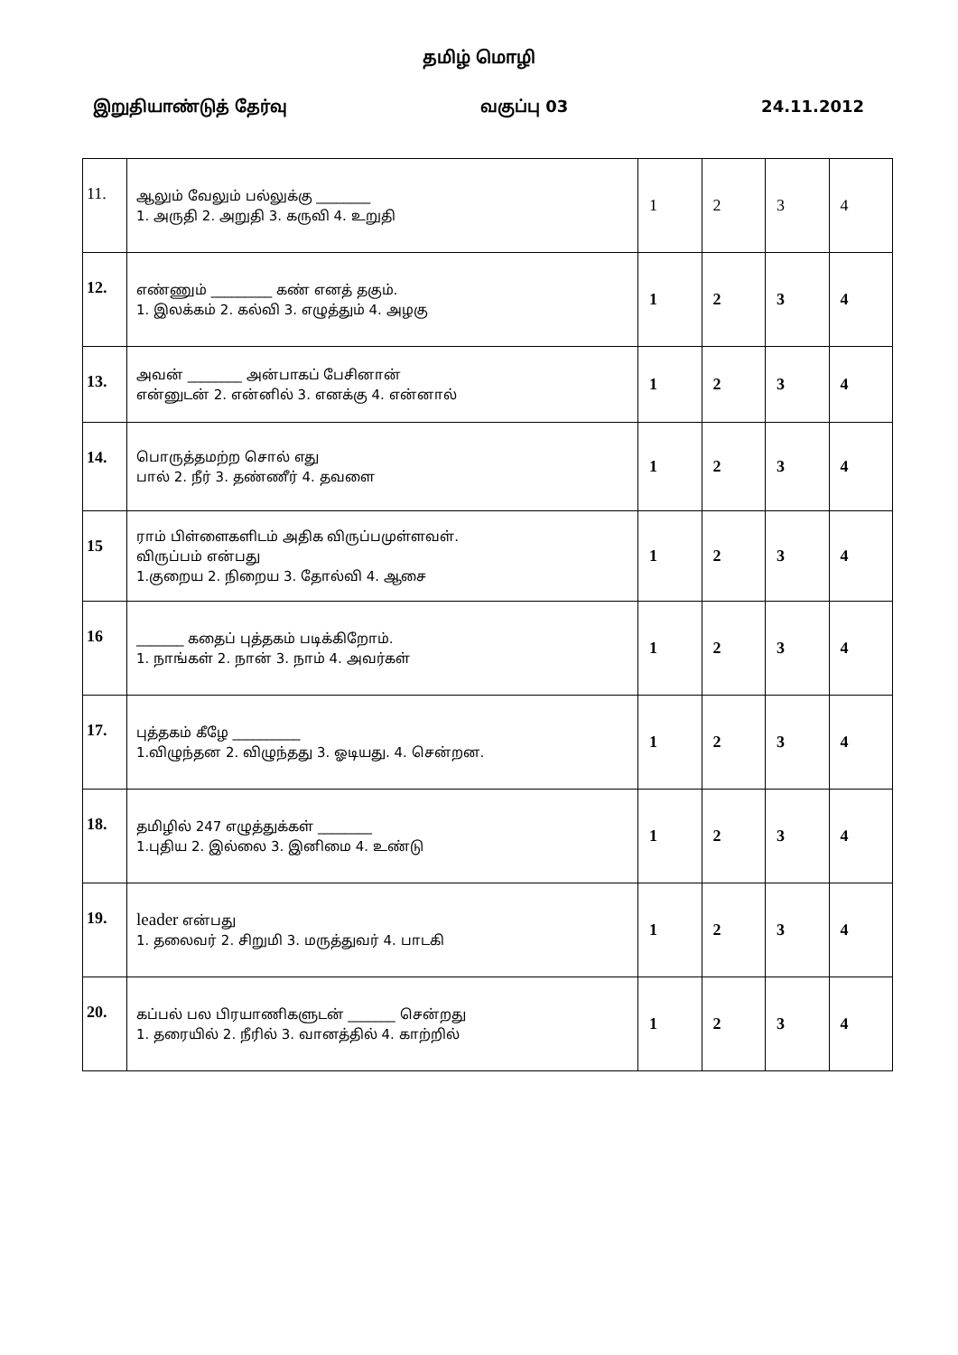தமிழ் மொழி
இறுதியாண்டுத் தேர்வு வகுப்பு 03 24.11.2012
| 11. | ஆலும் வேலும் பல்லுக்கு ________ 1. அருதி 2. அறுதி 3. கருவி 4. உறுதி | 1 | 2 | 3 | 4 |
| 12. | எண்ணும் _________ கண் எனத் தகும். 1. இலக்கம் 2. கல்வி 3. எழுத்தும் 4. அழகு | 1 | 2 | 3 | 4 |
| 13. | அவன் ________ அன்பாகப் பேசினான் என்னுடன் 2. என்னில் 3. எனக்கு 4. என்னால் | 1 | 2 | 3 | 4 |
| 14. | பொருத்தமற்ற சொல் எது பால் 2. நீர் 3. தண்ணீர் 4. தவளை | 1 | 2 | 3 | 4 |
| 15 | ராம் பிள்ளைகளிடம் அதிக விருப்பமுள்ளவள். விருப்பம் என்பது 1.குறைய 2. நிறைய 3. தோல்வி 4. ஆசை | 1 | 2 | 3 | 4 |
| 16 | _______ கதைப் புத்தகம் படிக்கிறோம். 1. நாங்கள் 2. நான் 3. நாம் 4. அவர்கள் | 1 | 2 | 3 | 4 |
| 17. | புத்தகம் கீழே __________ 1.விழுந்தன 2. விழுந்தது 3. ஓடியது. 4. சென்றன. | 1 | 2 | 3 | 4 |
| 18. | தமிழில் 247 எழுத்துக்கள் ________ 1.புதிய 2. இல்லை 3. இனிமை 4. உண்டு | 1 | 2 | 3 | 4 |
| 19. | leader என்பது 1. தலைவர் 2. சிறுமி 3. மருத்துவர் 4. பாடகி | 1 | 2 | 3 | 4 |
| 20. | கப்பல் பல பிரயாணிகளுடன் _______ சென்றது 1. தரையில் 2. நீரில் 3. வானத்தில் 4. காற்றில் | 1 | 2 | 3 | 4 |